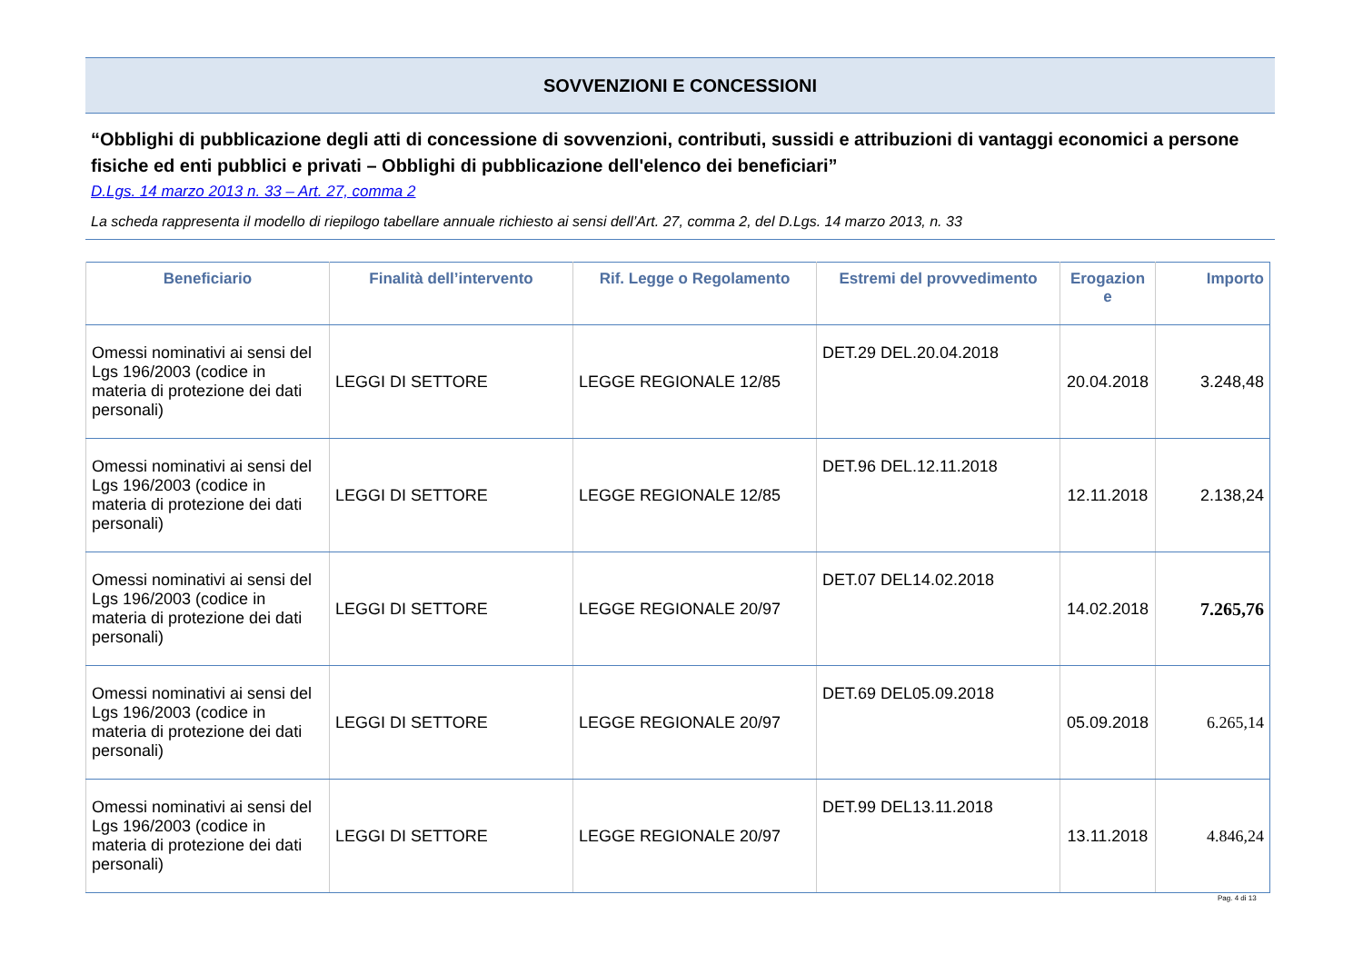SOVVENZIONI E CONCESSIONI
“Obblighi di pubblicazione degli atti di concessione di sovvenzioni, contributi, sussidi e attribuzioni di vantaggi economici a persone fisiche ed enti pubblici e privati – Obblighi di pubblicazione dell'elenco dei beneficiari”
D.Lgs. 14 marzo 2013 n. 33 – Art. 27, comma 2
La scheda rappresenta il modello di riepilogo tabellare annuale richiesto ai sensi dell’Art. 27, comma 2, del D.Lgs. 14 marzo 2013, n. 33
| Beneficiario | Finalità dell’intervento | Rif. Legge o Regolamento | Estremi del provvedimento | Erogazion e | Importo |
| --- | --- | --- | --- | --- | --- |
| Omessi nominativi ai sensi del Lgs 196/2003 (codice in materia di protezione dei dati personali) | LEGGI DI SETTORE | LEGGE REGIONALE 12/85 | DET.29 DEL.20.04.2018 | 20.04.2018 | 3.248,48 |
| Omessi nominativi ai sensi del Lgs 196/2003 (codice in materia di protezione dei dati personali) | LEGGI DI SETTORE | LEGGE REGIONALE 12/85 | DET.96 DEL.12.11.2018 | 12.11.2018 | 2.138,24 |
| Omessi nominativi ai sensi del Lgs 196/2003 (codice in materia di protezione dei dati personali) | LEGGI DI SETTORE | LEGGE REGIONALE 20/97 | DET.07 DEL14.02.2018 | 14.02.2018 | 7.265,76 |
| Omessi nominativi ai sensi del Lgs 196/2003 (codice in materia di protezione dei dati personali) | LEGGI DI SETTORE | LEGGE REGIONALE 20/97 | DET.69 DEL05.09.2018 | 05.09.2018 | 6.265,14 |
| Omessi nominativi ai sensi del Lgs 196/2003 (codice in materia di protezione dei dati personali) | LEGGI DI SETTORE | LEGGE REGIONALE 20/97 | DET.99 DEL13.11.2018 | 13.11.2018 | 4.846,24 |
Pag. 4 di 13